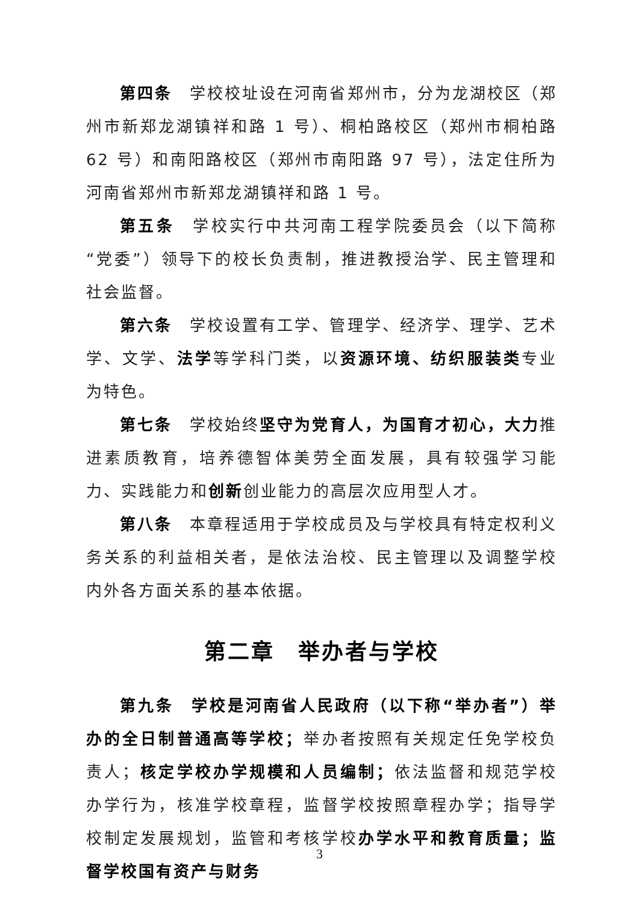第四条　学校校址设在河南省郑州市，分为龙湖校区（郑州市新郑龙湖镇祥和路 1 号）、桐柏路校区（郑州市桐柏路 62 号）和南阳路校区（郑州市南阳路 97 号），法定住所为河南省郑州市新郑龙湖镇祥和路 1 号。
第五条　学校实行中共河南工程学院委员会（以下简称“党委”）领导下的校长负责制，推进教授治学、民主管理和社会监督。
第六条　学校设置有工学、管理学、经济学、理学、艺术学、文学、法学等学科门类，以资源环境、纺织服装类专业为特色。
第七条　学校始终坚守为党育人，为国育才初心，大力推进素质教育，培养德智体美劳全面发展，具有较强学习能力、实践能力和创新创业能力的高层次应用型人才。
第八条　本章程适用于学校成员及与学校具有特定权利义务关系的利益相关者，是依法治校、民主管理以及调整学校内外各方面关系的基本依据。
第二章　举办者与学校
第九条　学校是河南省人民政府（以下称“举办者”）举办的全日制普通高等学校；举办者按照有关规定任免学校负责人；核定学校办学规模和人员编制；依法监督和规范学校办学行为，核准学校章程，监督学校按照章程办学；指导学校制定发展规划，监管和考核学校办学水平和教育质量；监督学校国有资产与财务
3